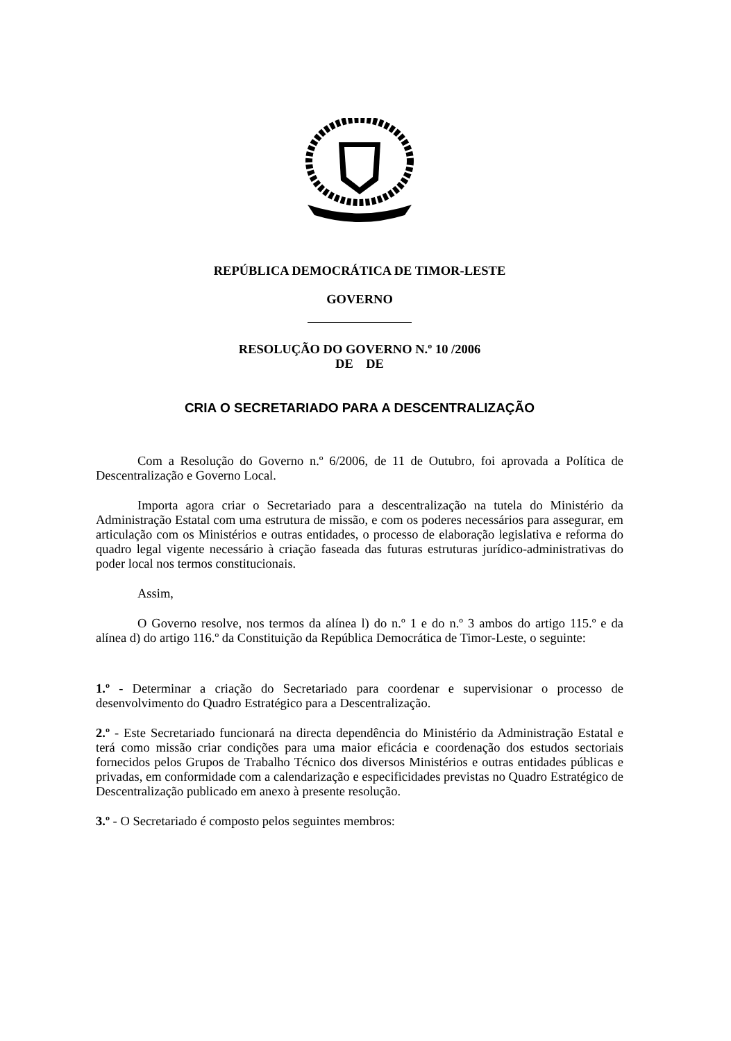REPÚBLICA DEMOCRÁTICA DE TIMOR-LESTE
GOVERNO
RESOLUÇÃO DO GOVERNO N.º 10 /2006
DE DE
CRIA O SECRETARIADO PARA A DESCENTRALIZAÇÃO
Com a Resolução do Governo n.º 6/2006, de 11 de Outubro, foi aprovada a Política de Descentralização e Governo Local.
Importa agora criar o Secretariado para a descentralização na tutela do Ministério da Administração Estatal com uma estrutura de missão, e com os poderes necessários para assegurar, em articulação com os Ministérios e outras entidades, o processo de elaboração legislativa e reforma do quadro legal vigente necessário à criação faseada das futuras estruturas jurídico-administrativas do poder local nos termos constitucionais.
Assim,
O Governo resolve, nos termos da alínea l) do n.º 1 e do n.º 3 ambos do artigo 115.º e da alínea d) do artigo 116.º da Constituição da República Democrática de Timor-Leste, o seguinte:
1.º - Determinar a criação do Secretariado para coordenar e supervisionar o processo de desenvolvimento do Quadro Estratégico para a Descentralização.
2.º - Este Secretariado funcionará na directa dependência do Ministério da Administração Estatal e terá como missão criar condições para uma maior eficácia e coordenação dos estudos sectoriais fornecidos pelos Grupos de Trabalho Técnico dos diversos Ministérios e outras entidades públicas e privadas, em conformidade com a calendarização e especificidades previstas no Quadro Estratégico de Descentralização publicado em anexo à presente resolução.
3.º - O Secretariado é composto pelos seguintes membros: